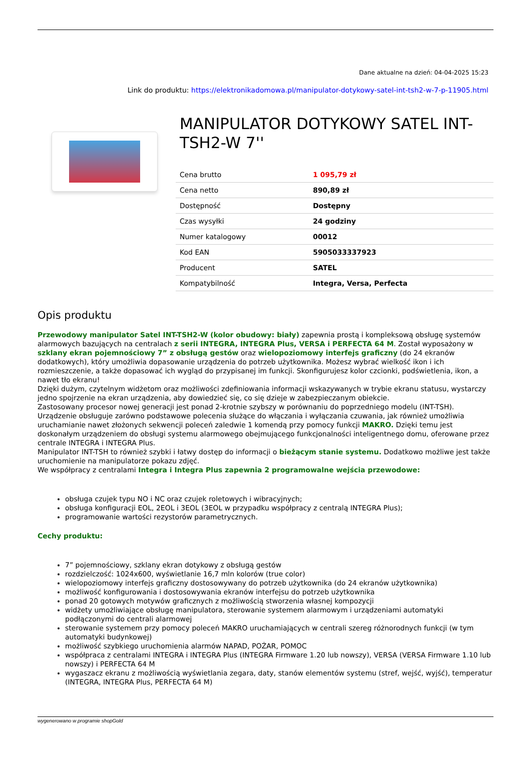Dane aktualne na dzień: 04-04-2025 15:23
Link do produktu: https://elektronikadomowa.pl/manipulator-dotykowy-satel-int-tsh2-w-7-p-11905.html
MANIPULATOR DOTYKOWY SATEL INT-TSH2-W 7''
| Cena brutto | 1 095,79 zł |
| Cena netto | 890,89 zł |
| Dostępność | Dostępny |
| Czas wysyłki | 24 godziny |
| Numer katalogowy | 00012 |
| Kod EAN | 5905033337923 |
| Producent | SATEL |
| Kompatybilność | Integra, Versa, Perfecta |
Opis produktu
Przewodowy manipulator Satel INT-TSH2-W (kolor obudowy: biały) zapewnia prostą i kompleksową obsługę systemów alarmowych bazujących na centralach z serii INTEGRA, INTEGRA Plus, VERSA i PERFECTA 64 M. Został wyposażony w szklany ekran pojemnościowy 7” z obsługą gestów oraz wielopoziomowy interfejs graficzny (do 24 ekranów dodatkowych), który umożliwia dopasowanie urządzenia do potrzeb użytkownika. Możesz wybrać wielkość ikon i ich rozmieszczenie, a także dopasować ich wygląd do przypisanej im funkcji. Skonfigurujesz kolor czcionki, podświetlenia, ikon, a nawet tło ekranu!
Dzięki dużym, czytelnym widżetom oraz możliwości zdefiniowania informacji wskazywanych w trybie ekranu statusu, wystarczy jedno spojrzenie na ekran urządzenia, aby dowiedzieć się, co się dzieje w zabezpieczanym obiekcie.
Zastosowany procesor nowej generacji jest ponad 2-krotnie szybszy w porównaniu do poprzedniego modelu (INT-TSH).
Urządzenie obsługuje zarówno podstawowe polecenia służące do włączania i wyłączania czuwania, jak również umożliwia uruchamianie nawet złożonych sekwencji poleceń zaledwie 1 komendą przy pomocy funkcji MAKRO. Dzięki temu jest doskonałym urządzeniem do obsługi systemu alarmowego obejmującego funkcjonalności inteligentnego domu, oferowane przez centrale INTEGRA i INTEGRA Plus.
Manipulator INT-TSH to również szybki i łatwy dostęp do informacji o bieżącym stanie systemu. Dodatkowo możliwe jest także uruchomienie na manipulatorze pokazu zdjęć.
We współpracy z centralami Integra i Integra Plus zapewnia 2 programowalne wejścia przewodowe:
obsługa czujek typu NO i NC oraz czujek roletowych i wibracyjnych;
obsługa konfiguracji EOL, 2EOL i 3EOL (3EOL w przypadku współpracy z centralą INTEGRA Plus);
programowanie wartości rezystorów parametrycznych.
Cechy produktu:
7” pojemnościowy, szklany ekran dotykowy z obsługą gestów
rozdzielczość: 1024x600, wyświetlanie 16,7 mln kolorów (true color)
wielopoziomowy interfejs graficzny dostosowywany do potrzeb użytkownika (do 24 ekranów użytkownika)
możliwość konfigurowania i dostosowywania ekranów interfejsu do potrzeb użytkownika
ponad 20 gotowych motywów graficznych z możliwością stworzenia własnej kompozycji
widżety umożliwiające obsługę manipulatora, sterowanie systemem alarmowym i urządzeniami automatyki podłączonymi do centrali alarmowej
sterowanie systemem przy pomocy poleceń MAKRO uruchamiających w centrali szereg różnorodnych funkcji (w tym automatyki budynkowej)
możliwość szybkiego uruchomienia alarmów NAPAD, POŻAR, POMOC
współpraca z centralami INTEGRA i INTEGRA Plus (INTEGRA Firmware 1.20 lub nowszy), VERSA (VERSA Firmware 1.10 lub nowszy) i PERFECTA 64 M
wygaszacz ekranu z możliwością wyświetlania zegara, daty, stanów elementów systemu (stref, wejść, wyjść), temperatur (INTEGRA, INTEGRA Plus, PERFECTA 64 M)
wygenerowano w programie shopGold